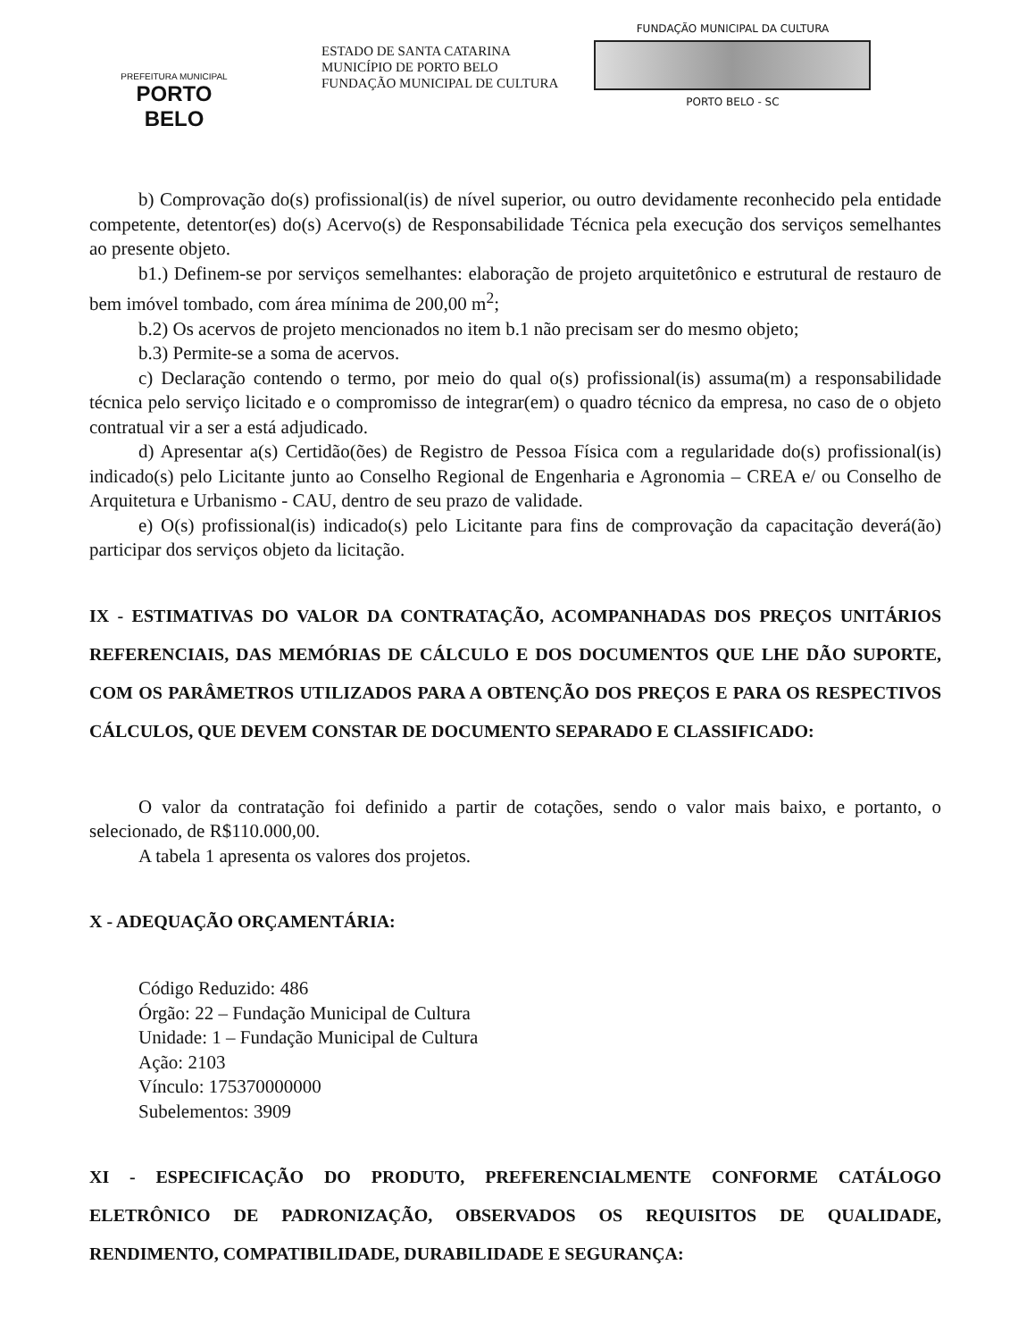PREFEITURA MUNICIPAL
PORTO BELO
ESTADO DE SANTA CATARINA
MUNICÍPIO DE PORTO BELO
FUNDAÇÃO MUNICIPAL DE CULTURA
FUNDAÇÃO MUNICIPAL DA CULTURA
PORTO BELO - SC
b) Comprovação do(s) profissional(is) de nível superior, ou outro devidamente reconhecido pela entidade competente, detentor(es) do(s) Acervo(s) de Responsabilidade Técnica pela execução dos serviços semelhantes ao presente objeto.
b1.) Definem-se por serviços semelhantes: elaboração de projeto arquitetônico e estrutural de restauro de bem imóvel tombado, com área mínima de 200,00 m<sup>2</sup>;
b.2) Os acervos de projeto mencionados no item b.1 não precisam ser do mesmo objeto;
b.3) Permite-se a soma de acervos.
c) Declaração contendo o termo, por meio do qual o(s) profissional(is) assuma(m) a responsabilidade técnica pelo serviço licitado e o compromisso de integrar(em) o quadro técnico da empresa, no caso de o objeto contratual vir a ser a está adjudicado.
d) Apresentar a(s) Certidão(ões) de Registro de Pessoa Física com a regularidade do(s) profissional(is) indicado(s) pelo Licitante junto ao Conselho Regional de Engenharia e Agronomia – CREA e/ ou Conselho de Arquitetura e Urbanismo - CAU, dentro de seu prazo de validade.
e) O(s) profissional(is) indicado(s) pelo Licitante para fins de comprovação da capacitação deverá(ão) participar dos serviços objeto da licitação.
IX - ESTIMATIVAS DO VALOR DA CONTRATAÇÃO, ACOMPANHADAS DOS PREÇOS UNITÁRIOS REFERENCIAIS, DAS MEMÓRIAS DE CÁLCULO E DOS DOCUMENTOS QUE LHE DÃO SUPORTE, COM OS PARÂMETROS UTILIZADOS PARA A OBTENÇÃO DOS PREÇOS E PARA OS RESPECTIVOS CÁLCULOS, QUE DEVEM CONSTAR DE DOCUMENTO SEPARADO E CLASSIFICADO:
O valor da contratação foi definido a partir de cotações, sendo o valor mais baixo, e portanto, o selecionado, de R$110.000,00.
A tabela 1 apresenta os valores dos projetos.
X - ADEQUAÇÃO ORÇAMENTÁRIA:
Código Reduzido: 486
Órgão: 22 – Fundação Municipal de Cultura
Unidade: 1 – Fundação Municipal de Cultura
Ação: 2103
Vínculo: 175370000000
Subelementos: 3909
XI - ESPECIFICAÇÃO DO PRODUTO, PREFERENCIALMENTE CONFORME CATÁLOGO ELETRÔNICO DE PADRONIZAÇÃO, OBSERVADOS OS REQUISITOS DE QUALIDADE, RENDIMENTO, COMPATIBILIDADE, DURABILIDADE E SEGURANÇA: